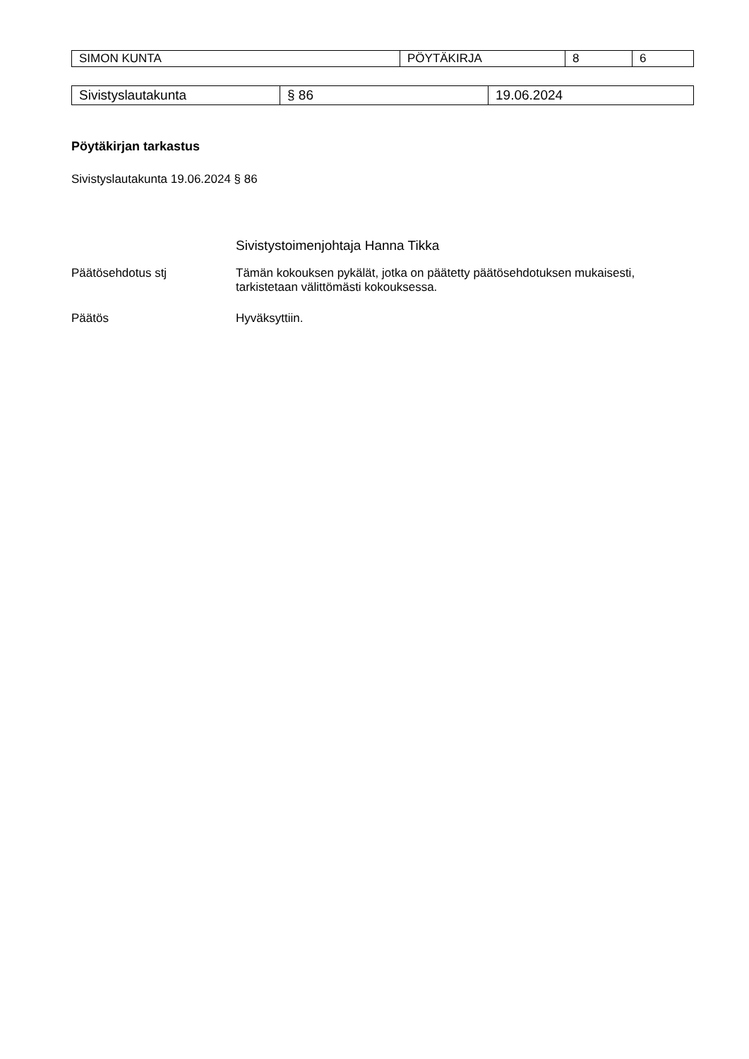| SIMON KUNTA | PÖYTÄKIRJA | 8 | 6 |
| Sivistyslautakunta | § 86 | 19.06.2024 |
Pöytäkirjan tarkastus
Sivistyslautakunta 19.06.2024 § 86
Sivistystoimenjohtaja Hanna Tikka
Päätösehdotus stj Tämän kokouksen pykälät, jotka on päätetty päätösehdotuksen mukaisesti, tarkistetaan välittömästi kokouksessa.
Päätös Hyväksyttiin.